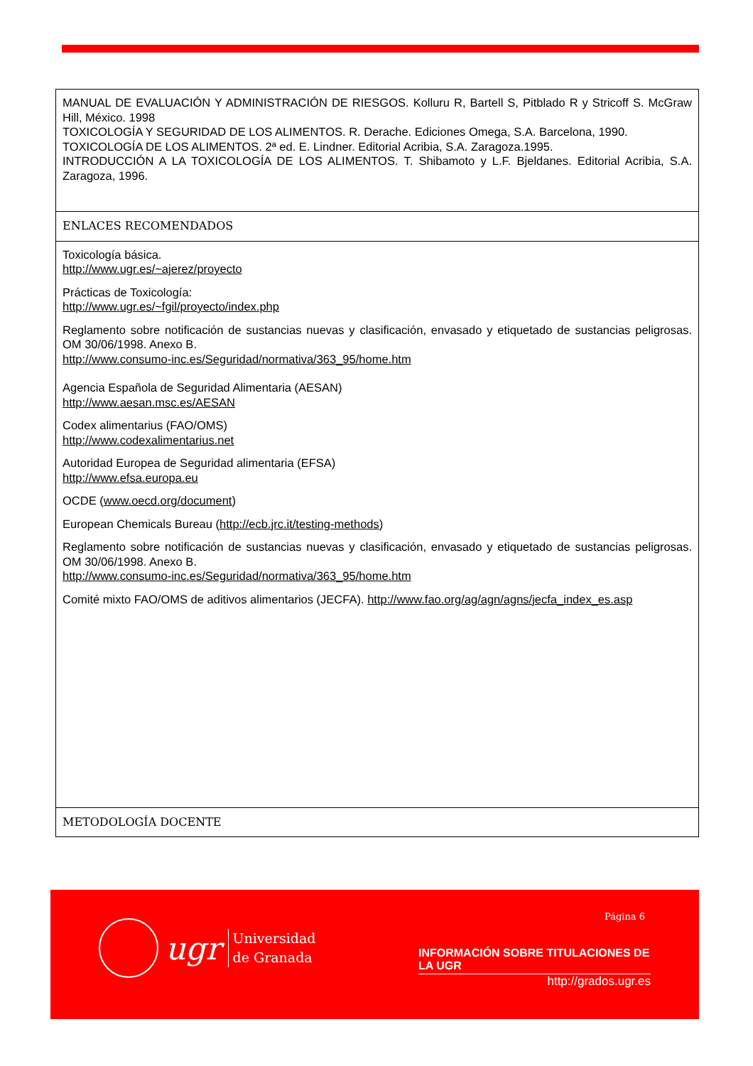| MANUAL DE EVALUACIÓN Y ADMINISTRACIÓN DE RIESGOS. Kolluru R, Bartell S, Pitblado R y Stricoff S. McGraw Hill, México. 1998 TOXICOLOGÍA Y SEGURIDAD DE LOS ALIMENTOS. R. Derache. Ediciones Omega, S.A. Barcelona, 1990. TOXICOLOGÍA DE LOS ALIMENTOS. 2ª ed. E. Lindner. Editorial Acribia, S.A. Zaragoza.1995. INTRODUCCIÓN A LA TOXICOLOGÍA DE LOS ALIMENTOS. T. Shibamoto y L.F. Bjeldanes. Editorial Acribia, S.A. Zaragoza, 1996. |
| ENLACES RECOMENDADOS |
| Toxicología básica. http://www.ugr.es/~ajerez/proyecto Prácticas de Toxicología: http://www.ugr.es/~fgil/proyecto/index.php Reglamento sobre notificación de sustancias nuevas y clasificación, envasado y etiquetado de sustancias peligrosas. OM 30/06/1998. Anexo B. http://www.consumo-inc.es/Seguridad/normativa/363_95/home.htm Agencia Española de Seguridad Alimentaria (AESAN) http://www.aesan.msc.es/AESAN Codex alimentarius (FAO/OMS) http://www.codexalimentarius.net Autoridad Europea de Seguridad alimentaria (EFSA) http://www.efsa.europa.eu OCDE ( www.oecd.org/document ) European Chemicals Bureau ( http://ecb.jrc.it/testing-methods ) Reglamento sobre notificación de sustancias nuevas y clasificación, envasado y etiquetado de sustancias peligrosas. OM 30/06/1998. Anexo B. http://www.consumo-inc.es/Seguridad/normativa/363_95/home.htm Comité mixto FAO/OMS de aditivos alimentarios (JECFA). http://www.fao.org/ag/agn/agns/jecfa_index_es.asp |
| METODOLOGÍA DOCENTE |
ugr
Universidad
de Granada
Página 6
INFORMACIÓN SOBRE TITULACIONES DE LA UGR
http://grados.ugr.es